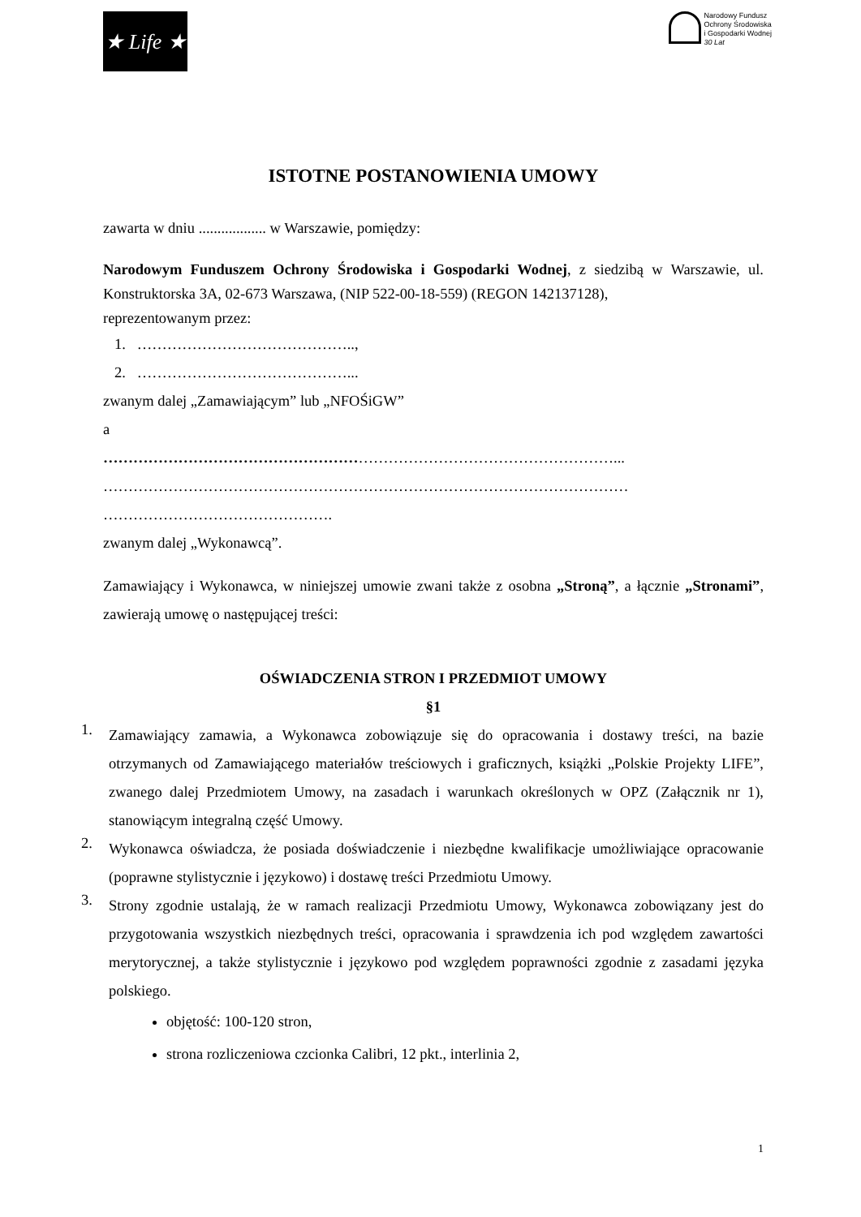★ Life ★
Narodowy Fundusz
Ochrony Środowiska
i Gospodarki Wodnej
30 Lat
ISTOTNE POSTANOWIENIA UMOWY
zawarta w dniu .................. w Warszawie, pomiędzy:
Narodowym Funduszem Ochrony Środowiska i Gospodarki Wodnej, z siedzibą w Warszawie, ul. Konstruktorska 3A, 02-673 Warszawa, (NIP 522-00-18-559) (REGON 142137128),
reprezentowanym przez:
1. ……………………………………..,
2. ……………………………………...
zwanym dalej „Zamawiającym” lub „NFOŚiGW”
a
…………………………………………………………………………………………...
……………………………………………………………………………………………
……………………………………….
zwanym dalej „Wykonawcą”.
Zamawiający i Wykonawca, w niniejszej umowie zwani także z osobna „Stroną”, a łącznie „Stronami”, zawierają umowę o następującej treści:
OŚWIADCZENIA STRON I PRZEDMIOT UMOWY
§1
1.
Zamawiający zamawia, a Wykonawca zobowiązuje się do opracowania i dostawy treści, na bazie otrzymanych od Zamawiającego materiałów treściowych i graficznych, książki „Polskie Projekty LIFE”, zwanego dalej Przedmiotem Umowy, na zasadach i warunkach określonych w OPZ (Załącznik nr 1), stanowiącym integralną część Umowy.
2.
Wykonawca oświadcza, że posiada doświadczenie i niezbędne kwalifikacje umożliwiające opracowanie (poprawne stylistycznie i językowo) i dostawę treści Przedmiotu Umowy.
3.
Strony zgodnie ustalają, że w ramach realizacji Przedmiotu Umowy, Wykonawca zobowiązany jest do przygotowania wszystkich niezbędnych treści, opracowania i sprawdzenia ich pod względem zawartości merytorycznej, a także stylistycznie i językowo pod względem poprawności zgodnie z zasadami języka polskiego.
objętość: 100-120 stron,
strona rozliczeniowa czcionka Calibri, 12 pkt., interlinia 2,
1